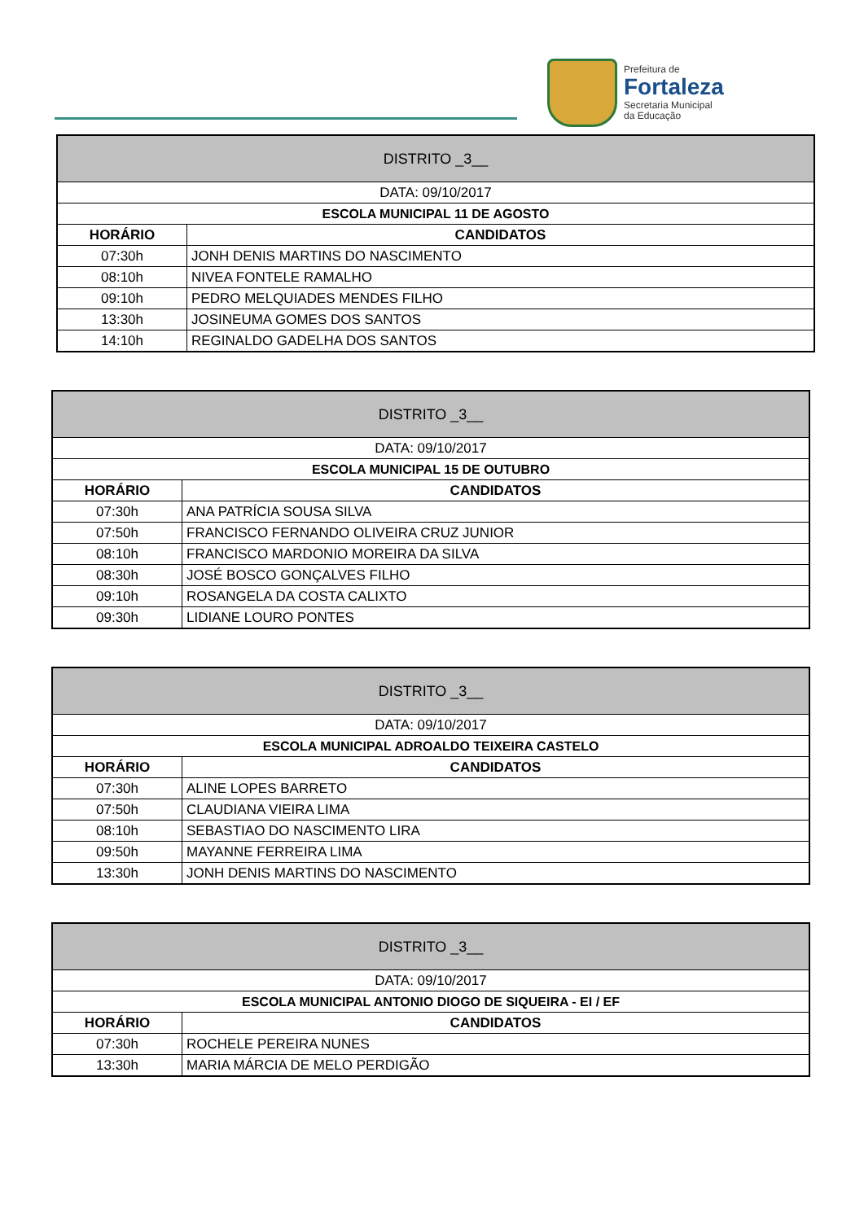Prefeitura de
Fortaleza
Secretaria Municipal
da Educação
| DISTRITO _3__ | |
| --- | --- |
| DATA: 09/10/2017 | |
| ESCOLA MUNICIPAL 11 DE AGOSTO | |
| HORÁRIO | CANDIDATOS |
| 07:30h | JONH DENIS MARTINS DO NASCIMENTO |
| 08:10h | NIVEA FONTELE RAMALHO |
| 09:10h | PEDRO MELQUIADES MENDES FILHO |
| 13:30h | JOSINEUMA GOMES DOS SANTOS |
| 14:10h | REGINALDO GADELHA DOS SANTOS |
| DISTRITO _3__ | |
| --- | --- |
| DATA: 09/10/2017 | |
| ESCOLA MUNICIPAL 15 DE OUTUBRO | |
| HORÁRIO | CANDIDATOS |
| 07:30h | ANA PATRÍCIA SOUSA SILVA |
| 07:50h | FRANCISCO FERNANDO OLIVEIRA CRUZ JUNIOR |
| 08:10h | FRANCISCO MARDONIO MOREIRA DA SILVA |
| 08:30h | JOSÉ BOSCO GONÇALVES FILHO |
| 09:10h | ROSANGELA DA COSTA CALIXTO |
| 09:30h | LIDIANE LOURO PONTES |
| DISTRITO _3__ | |
| --- | --- |
| DATA: 09/10/2017 | |
| ESCOLA MUNICIPAL ADROALDO TEIXEIRA CASTELO | |
| HORÁRIO | CANDIDATOS |
| 07:30h | ALINE LOPES BARRETO |
| 07:50h | CLAUDIANA VIEIRA LIMA |
| 08:10h | SEBASTIAO DO NASCIMENTO LIRA |
| 09:50h | MAYANNE FERREIRA LIMA |
| 13:30h | JONH DENIS MARTINS DO NASCIMENTO |
| DISTRITO _3__ | |
| --- | --- |
| DATA: 09/10/2017 | |
| ESCOLA MUNICIPAL ANTONIO DIOGO DE SIQUEIRA - EI / EF | |
| HORÁRIO | CANDIDATOS |
| 07:30h | ROCHELE PEREIRA NUNES |
| 13:30h | MARIA MÁRCIA DE MELO PERDIGÃO |